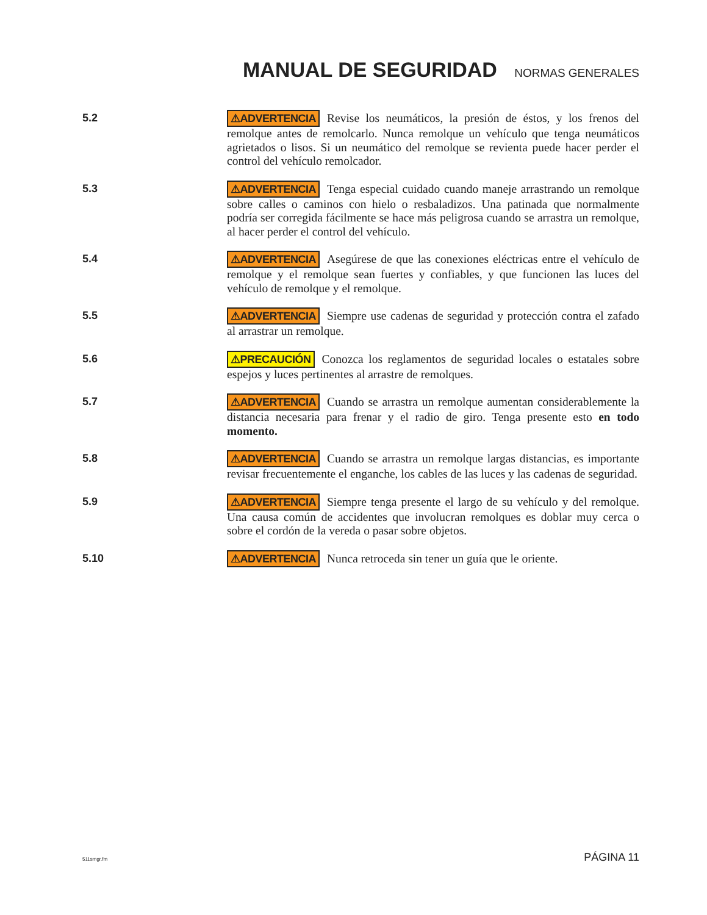MANUAL DE SEGURIDAD
NORMAS GENERALES
5.2
⚠ADVERTENCIA Revise los neumáticos, la presión de éstos, y los frenos del remolque antes de remolcarlo. Nunca remolque un vehículo que tenga neumáticos agrietados o lisos. Si un neumático del remolque se revienta puede hacer perder el control del vehículo remolcador.
5.3
⚠ADVERTENCIA Tenga especial cuidado cuando maneje arrastrando un remolque sobre calles o caminos con hielo o resbaladizos. Una patinada que normalmente podría ser corregida fácilmente se hace más peligrosa cuando se arrastra un remolque, al hacer perder el control del vehículo.
5.4
⚠ADVERTENCIA Asegúrese de que las conexiones eléctricas entre el vehículo de remolque y el remolque sean fuertes y confiables, y que funcionen las luces del vehículo de remolque y el remolque.
5.5
⚠ADVERTENCIA Siempre use cadenas de seguridad y protección contra el zafado al arrastrar un remolque.
5.6
⚠PRECAUCIÓN Conozca los reglamentos de seguridad locales o estatales sobre espejos y luces pertinentes al arrastre de remolques.
5.7
⚠ADVERTENCIA Cuando se arrastra un remolque aumentan considerablemente la distancia necesaria para frenar y el radio de giro. Tenga presente esto en todo momento.
5.8
⚠ADVERTENCIA Cuando se arrastra un remolque largas distancias, es importante revisar frecuentemente el enganche, los cables de las luces y las cadenas de seguridad.
5.9
⚠ADVERTENCIA Siempre tenga presente el largo de su vehículo y del remolque. Una causa común de accidentes que involucran remolques es doblar muy cerca o sobre el cordón de la vereda o pasar sobre objetos.
5.10
⚠ADVERTENCIA Nunca retroceda sin tener un guía que le oriente.
511smgr.fm PÁGINA 11